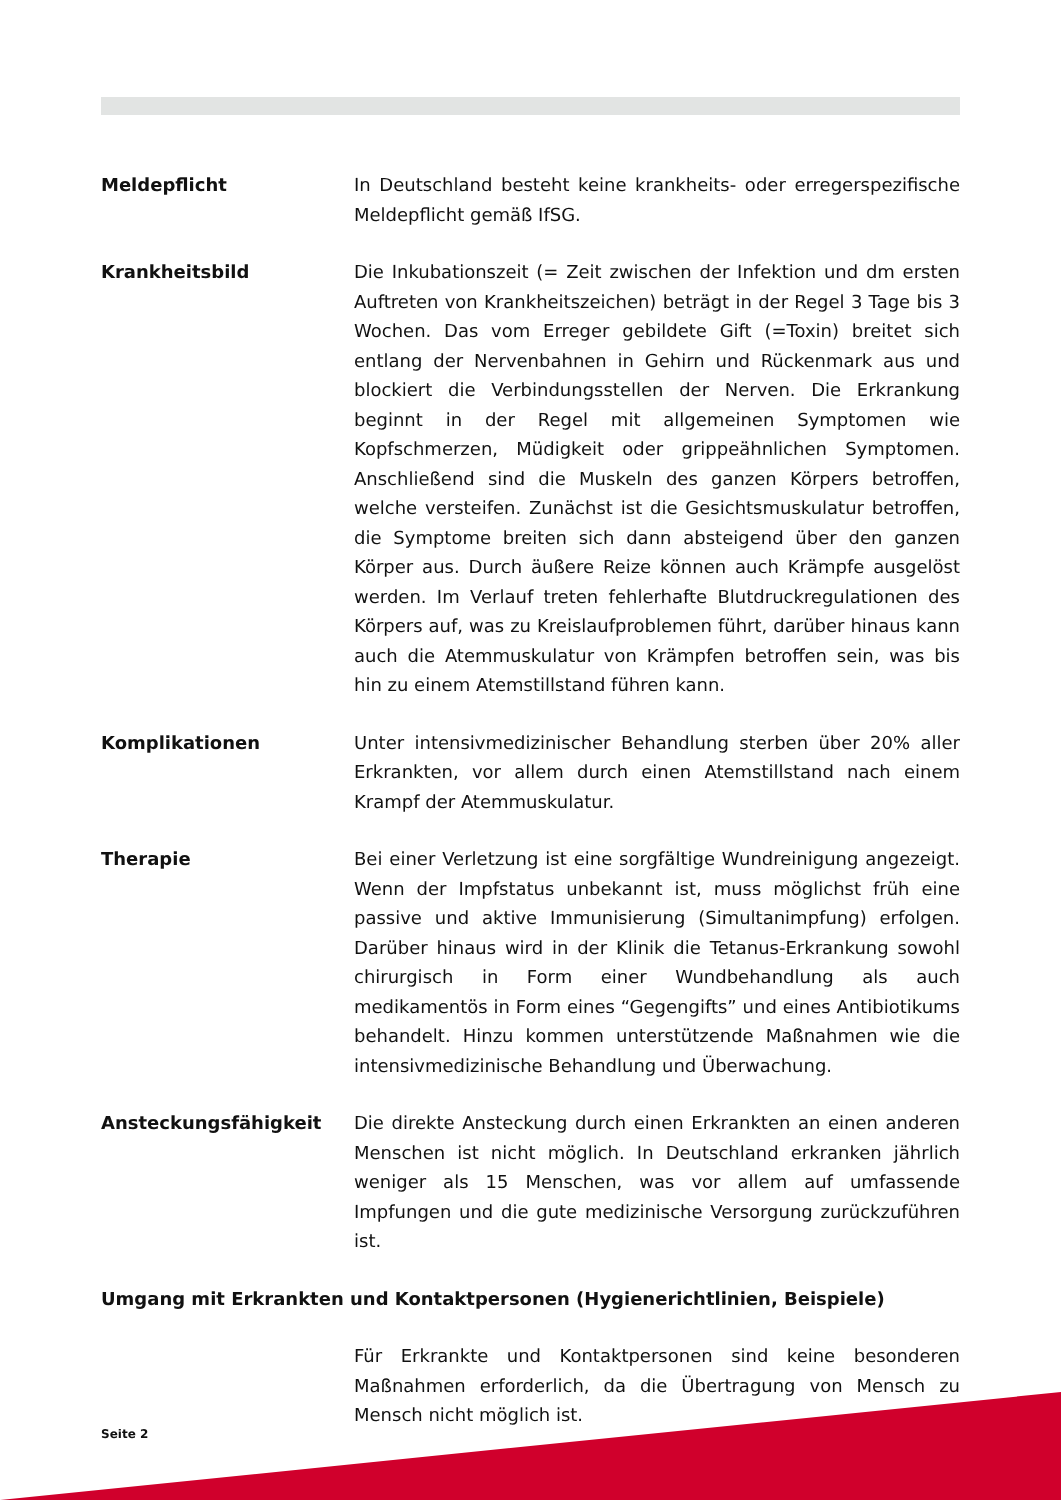Meldepflicht In Deutschland besteht keine krankheits- oder erregerspezifische Meldepflicht gemäß IfSG.
Krankheitsbild Die Inkubationszeit (= Zeit zwischen der Infektion und dm ersten Auftreten von Krankheitszeichen) beträgt in der Regel 3 Tage bis 3 Wochen. Das vom Erreger gebildete Gift (=Toxin) breitet sich entlang der Nervenbahnen in Gehirn und Rückenmark aus und blockiert die Verbindungsstellen der Nerven. Die Erkrankung beginnt in der Regel mit allgemeinen Symptomen wie Kopfschmerzen, Müdigkeit oder grippeähnlichen Symptomen. Anschließend sind die Muskeln des ganzen Körpers betroffen, welche versteifen. Zunächst ist die Gesichtsmuskulatur betroffen, die Symptome breiten sich dann absteigend über den ganzen Körper aus. Durch äußere Reize können auch Krämpfe ausgelöst werden. Im Verlauf treten fehlerhafte Blutdruckregulationen des Körpers auf, was zu Kreislaufproblemen führt, darüber hinaus kann auch die Atemmuskulatur von Krämpfen betroffen sein, was bis hin zu einem Atemstillstand führen kann.
Komplikationen Unter intensivmedizinischer Behandlung sterben über 20% aller Erkrankten, vor allem durch einen Atemstillstand nach einem Krampf der Atemmuskulatur.
Therapie Bei einer Verletzung ist eine sorgfältige Wundreinigung angezeigt. Wenn der Impfstatus unbekannt ist, muss möglichst früh eine passive und aktive Immunisierung (Simultanimpfung) erfolgen. Darüber hinaus wird in der Klinik die Tetanus-Erkrankung sowohl chirurgisch in Form einer Wundbehandlung als auch medikamentös in Form eines “Gegengifts” und eines Antibiotikums behandelt. Hinzu kommen unterstützende Maßnahmen wie die intensivmedizinische Behandlung und Überwachung.
Ansteckungsfähigkeit Die direkte Ansteckung durch einen Erkrankten an einen anderen Menschen ist nicht möglich. In Deutschland erkranken jährlich weniger als 15 Menschen, was vor allem auf umfassende Impfungen und die gute medizinische Versorgung zurückzuführen ist.
Umgang mit Erkrankten und Kontaktpersonen (Hygienerichtlinien, Beispiele)
Für Erkrankte und Kontaktpersonen sind keine besonderen Maßnahmen erforderlich, da die Übertragung von Mensch zu Mensch nicht möglich ist.
Seite 2